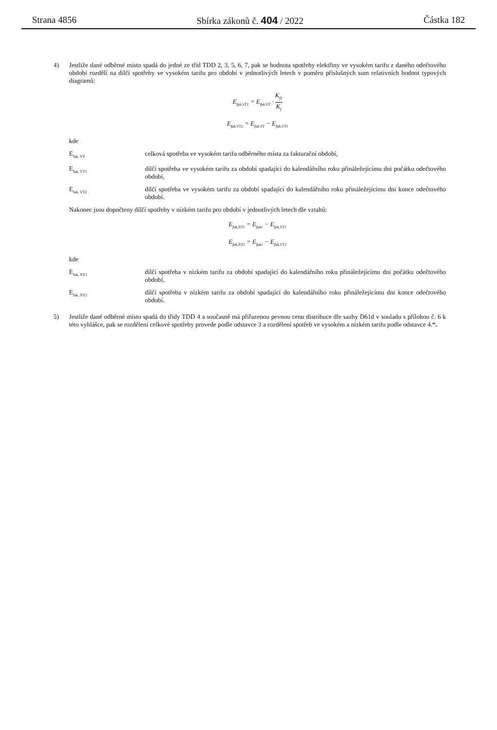Strana 4856 Sbírka zákonů č. 404 / 2022 Částka 182
4) Jestliže dané odběrné místo spadá do jedné ze tříd TDD 2, 3, 5, 6, 7, pak se hodnota spotřeby elektřiny ve vysokém tarifu z daného odečtového období rozdělí na dílčí spotřeby ve vysokém tarifu pro období v jednotlivých letech v poměru příslušných sum relativních hodnot typových diagramů:
E<sub>fak,VT1</sub> = E<sub>fak,VT</sub> · K<sub>f1</sub> K<sub>f</sub>
E<sub>fak,VT2</sub> = E<sub>fak,VT</sub> − E<sub>fak,VT1</sub>
kde
E<sub>fak, VT</sub>
celková spotřeba ve vysokém tarifu odběrného místa za fakturační období,
E<sub>fak, VT1</sub>
dílčí spotřeba ve vysokém tarifu za období spadající do kalendářního roku přináležejícímu dni počátku odečtového období,
E<sub>fak, VT2</sub>
dílčí spotřeba ve vysokém tarifu za období spadající do kalendářního roku přináležejícímu dni konce odečtového období.
Nakonec jsou dopočteny dílčí spotřeby v nízkém tarifu pro období v jednotlivých letech dle vztahů:
E<sub>fak,NT1</sub> = E<sub>fak1</sub> − E<sub>fak,VT1</sub>
E<sub>fak,NT2</sub> = E<sub>fak2</sub> − E<sub>fak,VT2</sub>
kde
E<sub>fak, NT1</sub>
dílčí spotřeba v nízkém tarifu za období spadající do kalendářního roku přináležejícímu dni počátku odečtového období,
E<sub>fak, NT2</sub>
dílčí spotřeba v nízkém tarifu za období spadající do kalendářního roku přináležejícímu dni konce odečtového období.
5) Jestliže dané odběrné místo spadá do třídy TDD 4 a současně má přiřazenou pevnou cenu distribuce dle sazby D61d v souladu s přílohou č. 6 k této vyhlášce, pak se rozdělení celkové spotřeby provede podle odstavce 3 a rozdělení spotřeb ve vysokém a nízkém tarifu podle odstavce 4.“.